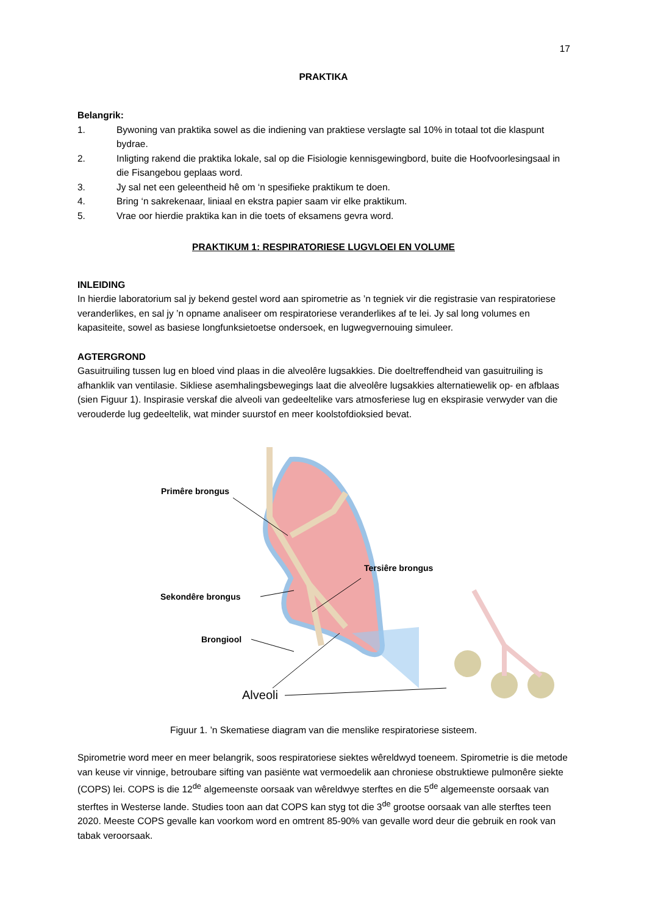17
PRAKTIKA
Belangrik:
1. Bywoning van praktika sowel as die indiening van praktiese verslagte sal 10% in totaal tot die klaspunt bydrae.
2. Inligting rakend die praktika lokale, sal op die Fisiologie kennisgewingbord, buite die Hoofvoorlesingsaal in die Fisangebou geplaas word.
3. Jy sal net een geleentheid hê om ‘n spesifieke praktikum te doen.
4. Bring ‘n sakrekenaar, liniaal en ekstra papier saam vir elke praktikum.
5. Vrae oor hierdie praktika kan in die toets of eksamens gevra word.
PRAKTIKUM 1: RESPIRATORIESE LUGVLOEI EN VOLUME
INLEIDING
In hierdie laboratorium sal jy bekend gestel word aan spirometrie as ’n tegniek vir die registrasie van respiratoriese veranderlikes, en sal jy ’n opname analiseer om respiratoriese veranderlikes af te lei. Jy sal long volumes en kapasiteite, sowel as basiese longfunksietoetse ondersoek, en lugwegvernouing simuleer.
AGTERGROND
Gasuitruiling tussen lug en bloed vind plaas in die alveolêre lugsakkies. Die doeltreffendheid van gasuitruiling is afhanklik van ventilasie. Sikliese asemhalingsbewegings laat die alveolêre lugsakkies alternatiewelik op- en afblaas (sien Figuur 1). Inspirasie verskaf die alveoli van gedeeltelike vars atmosferiese lug en ekspirasie verwyder van die verouderde lug gedeeltelik, wat minder suurstof en meer koolstofdioksied bevat.
Primêre brongus
Sekondêre brongus
Tersiêre brongus
Brongiool
Alveoli
Figuur 1. ’n Skematiese diagram van die menslike respiratoriese sisteem.
Spirometrie word meer en meer belangrik, soos respiratoriese siektes wêreldwyd toeneem. Spirometrie is die metode van keuse vir vinnige, betroubare sifting van pasiënte wat vermoedelik aan chroniese obstruktiewe pulmonêre siekte (COPS) lei. COPS is die 12<sup>de</sup> algemeenste oorsaak van wêreldwye sterftes en die 5<sup>de</sup> algemeenste oorsaak van sterftes in Westerse lande. Studies toon aan dat COPS kan styg tot die 3<sup>de</sup> grootse oorsaak van alle sterftes teen 2020. Meeste COPS gevalle kan voorkom word en omtrent 85-90% van gevalle word deur die gebruik en rook van tabak veroorsaak.